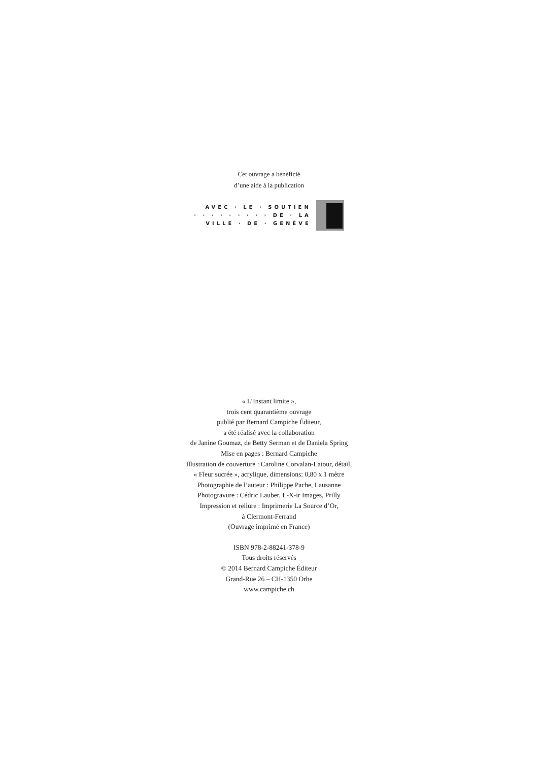Cet ouvrage a bénéficié
d’une aide à la publication
AVEC · LE · SOUTIEN
· · · · · · · · · DE · LA
VILLE · DE · GENÈVE
« L’Instant limite »,
trois cent quarantième ouvrage
publié par Bernard Campiche Éditeur,
a été réalisé avec la collaboration
de Janine Goumaz, de Betty Serman et de Daniela Spring
Mise en pages : Bernard Campiche
Illustration de couverture : Caroline Corvalan-Latour, détail,
« Fleur sucrée », acrylique, dimensions: 0,80 x 1 mètre
Photographie de l’auteur : Philippe Pache, Lausanne
Photogravure : Cédric Lauber, L-X-ir Images, Prilly
Impression et reliure : Imprimerie La Source d’Or,
à Clermont-Ferrand
(Ouvrage imprimé en France)
ISBN 978-2-88241-378-9
Tous droits réservés
© 2014 Bernard Campiche Éditeur
Grand-Rue 26 – CH-1350 Orbe
www.campiche.ch